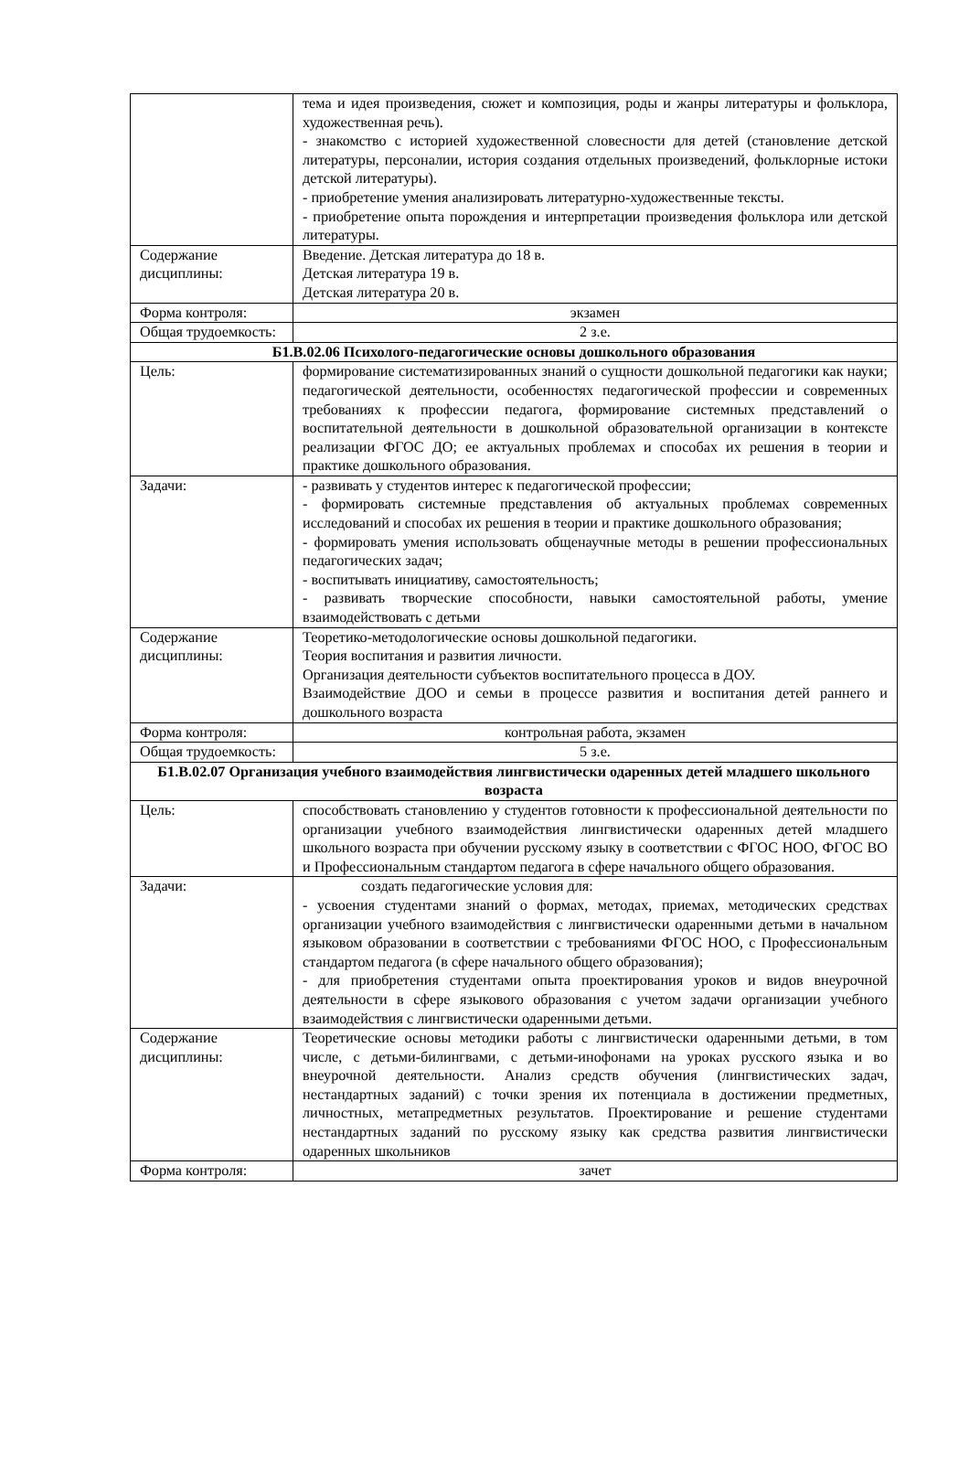| | тема и идея произведения, сюжет и композиция, роды и жанры литературы и фольклора, художественная речь). - знакомство с историей художественной словесности для детей (становление детской литературы, персоналии, история создания отдельных произведений, фольклорные истоки детской литературы). - приобретение умения анализировать литературно-художественные тексты. - приобретение опыта порождения и интерпретации произведения фольклора или детской литературы. |
| Содержание дисциплины: | Введение. Детская литература до 18 в. Детская литература 19 в. Детская литература 20 в. |
| Форма контроля: | экзамен |
| Общая трудоемкость: | 2 з.е. |
| Б1.В.02.06 Психолого-педагогические основы дошкольного образования | |
| Цель: | формирование систематизированных знаний о сущности дошкольной педагогики как науки; педагогической деятельности, особенностях педагогической профессии и современных требованиях к профессии педагога, формирование системных представлений о воспитательной деятельности в дошкольной образовательной организации в контексте реализации ФГОС ДО; ее актуальных проблемах и способах их решения в теории и практике дошкольного образования. |
| Задачи: | - развивать у студентов интерес к педагогической профессии; - формировать системные представления об актуальных проблемах современных исследований и способах их решения в теории и практике дошкольного образования; - формировать умения использовать общенаучные методы в решении профессиональных педагогических задач; - воспитывать инициативу, самостоятельность; - развивать творческие способности, навыки самостоятельной работы, умение взаимодействовать с детьми |
| Содержание дисциплины: | Теоретико-методологические основы дошкольной педагогики. Теория воспитания и развития личности. Организация деятельности субъектов воспитательного процесса в ДОУ. Взаимодействие ДОО и семьи в процессе развития и воспитания детей раннего и дошкольного возраста |
| Форма контроля: | контрольная работа, экзамен |
| Общая трудоемкость: | 5 з.е. |
| Б1.В.02.07 Организация учебного взаимодействия лингвистически одаренных детей младшего школьного возраста | |
| Цель: | способствовать становлению у студентов готовности к профессиональной деятельности по организации учебного взаимодействия лингвистически одаренных детей младшего школьного возраста при обучении русскому языку в соответствии с ФГОС НОО, ФГОС ВО и Профессиональным стандартом педагога в сфере начального общего образования. |
| Задачи: | создать педагогические условия для: - усвоения студентами знаний о формах, методах, приемах, методических средствах организации учебного взаимодействия с лингвистически одаренными детьми в начальном языковом образовании в соответствии с требованиями ФГОС НОО, с Профессиональным стандартом педагога (в сфере начального общего образования); - для приобретения студентами опыта проектирования уроков и видов внеурочной деятельности в сфере языкового образования с учетом задачи организации учебного взаимодействия с лингвистически одаренными детьми. |
| Содержание дисциплины: | Теоретические основы методики работы с лингвистически одаренными детьми, в том числе, с детьми-билингвами, с детьми-инофонами на уроках русского языка и во внеурочной деятельности. Анализ средств обучения (лингвистических задач, нестандартных заданий) с точки зрения их потенциала в достижении предметных, личностных, метапредметных результатов. Проектирование и решение студентами нестандартных заданий по русскому языку как средства развития лингвистически одаренных школьников |
| Форма контроля: | зачет |